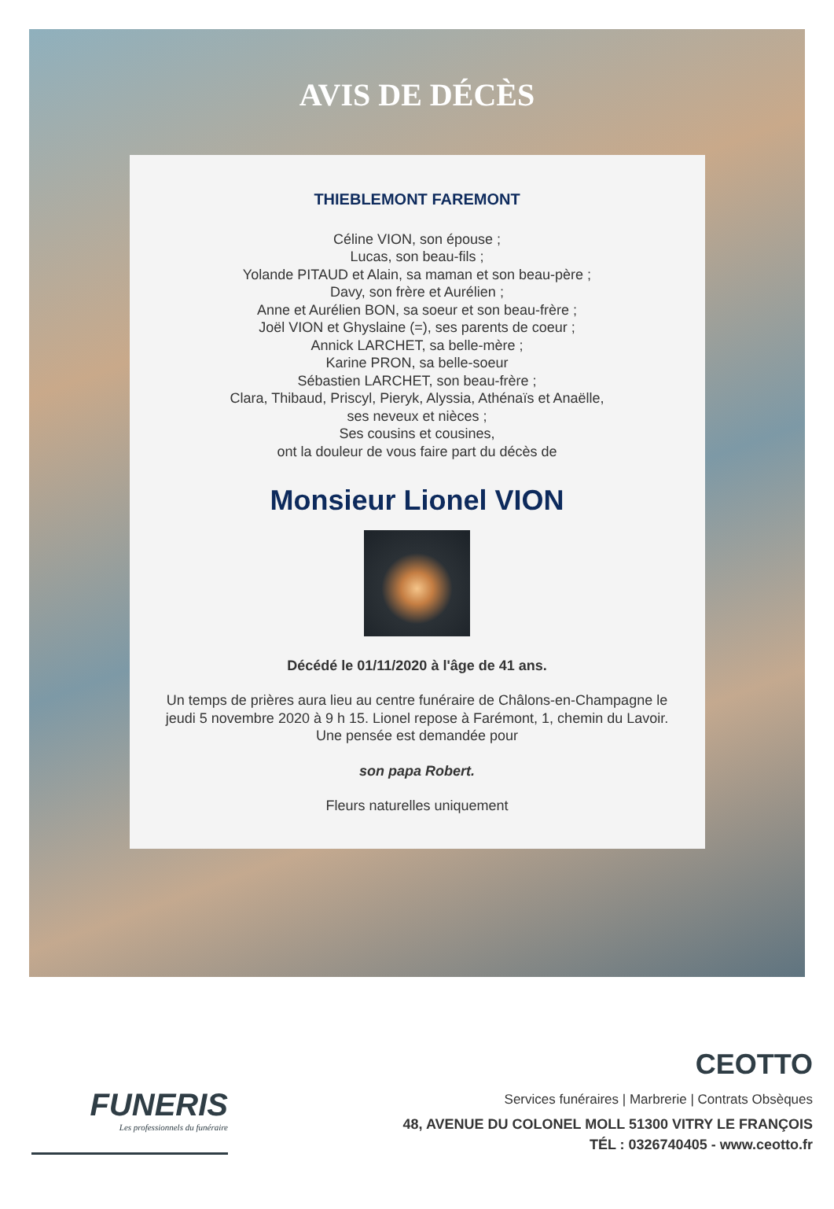AVIS DE DÉCÈS
THIEBLEMONT FAREMONT
Céline VION, son épouse ;
Lucas, son beau-fils ;
Yolande PITAUD et Alain, sa maman et son beau-père ;
Davy, son frère et Aurélien ;
Anne et Aurélien BON, sa soeur et son beau-frère ;
Joël VION et Ghyslaine (=), ses parents de coeur ;
Annick LARCHET, sa belle-mère ;
Karine PRON, sa belle-soeur
Sébastien LARCHET, son beau-frère ;
Clara, Thibaud, Priscyl, Pieryk, Alyssia, Athénaïs et Anaëlle,
ses neveux et nièces ;
Ses cousins et cousines,
ont la douleur de vous faire part du décès de
Monsieur Lionel VION
Décédé le 01/11/2020 à l'âge de 41 ans.
Un temps de prières aura lieu au centre funéraire de Châlons-en-Champagne le jeudi 5 novembre 2020 à 9 h 15. Lionel repose à Farémont, 1, chemin du Lavoir.
Une pensée est demandée pour
son papa Robert.
Fleurs naturelles uniquement
FUNERIS
Les professionnels du funéraire
CEOTTO
Services funéraires | Marbrerie | Contrats Obsèques
48, AVENUE DU COLONEL MOLL 51300 VITRY LE FRANÇOIS
TÉL : 0326740405 - www.ceotto.fr